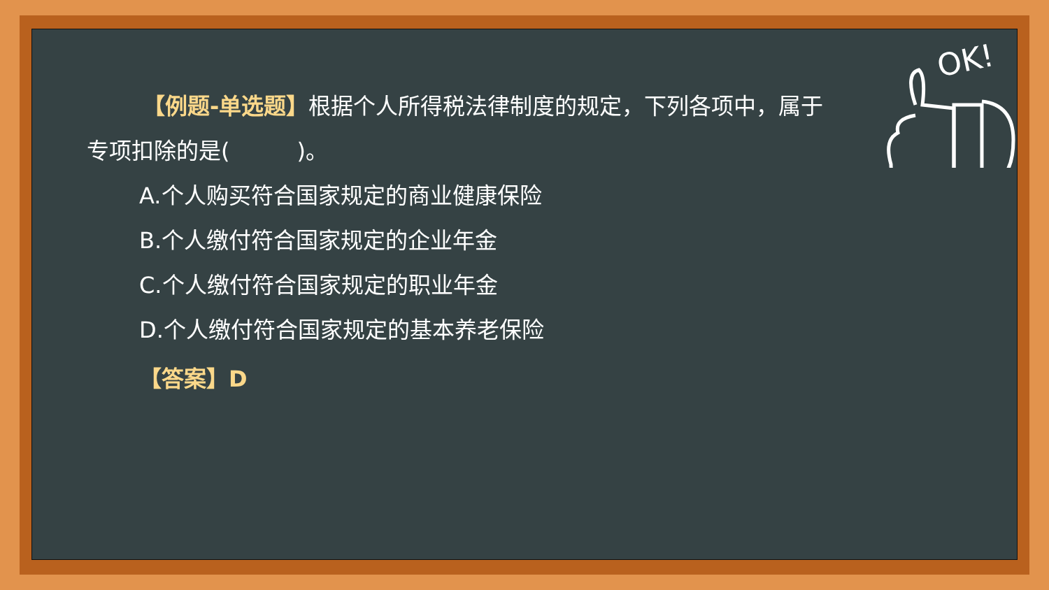OK!
【例题-单选题】根据个人所得税法律制度的规定，下列各项中，属于专项扣除的是(　　　)。
A.个人购买符合国家规定的商业健康保险
B.个人缴付符合国家规定的企业年金
C.个人缴付符合国家规定的职业年金
D.个人缴付符合国家规定的基本养老保险
【答案】D